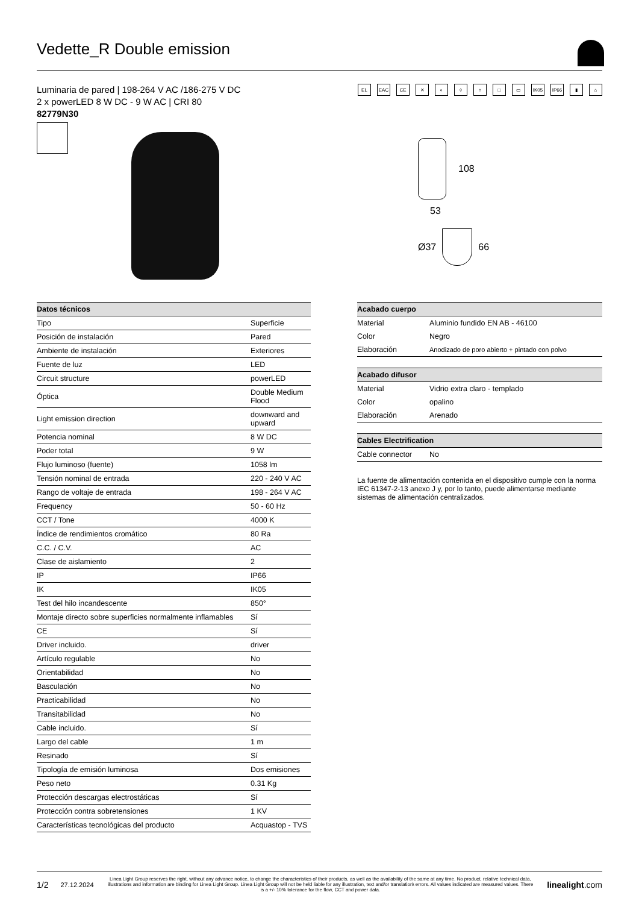Vedette_R Double emission
Luminaria de pared | 198-264 V AC /186-275 V DC
2 x powerLED 8 W DC - 9 W AC | CRI 80
82779N30
EL EAC CE ✕ ◐ ◊ ○ □ ▭ IK05 IP66 ▮ ⌂
108
53
Ø37
66
| Datos técnicos | |
| --- | --- |
| Tipo | Superficie |
| Posición de instalación | Pared |
| Ambiente de instalación | Exteriores |
| Fuente de luz | LED |
| Circuit structure | powerLED |
| Óptica | Double Medium Flood |
| Light emission direction | downward and upward |
| Potencia nominal | 8 W DC |
| Poder total | 9 W |
| Flujo luminoso (fuente) | 1058 lm |
| Tensión nominal de entrada | 220 - 240 V AC |
| Rango de voltaje de entrada | 198 - 264 V AC |
| Frequency | 50 - 60 Hz |
| CCT / Tone | 4000 K |
| Índice de rendimientos cromático | 80 Ra |
| C.C. / C.V. | AC |
| Clase de aislamiento | 2 |
| IP | IP66 |
| IK | IK05 |
| Test del hilo incandescente | 850° |
| Montaje directo sobre superficies normalmente inflamables | Sí |
| CE | Sí |
| Driver incluido. | driver |
| Artículo regulable | No |
| Orientabilidad | No |
| Basculación | No |
| Practicabilidad | No |
| Transitabilidad | No |
| Cable incluido. | Sí |
| Largo del cable | 1 m |
| Resinado | Sí |
| Tipología de emisión luminosa | Dos emisiones |
| Peso neto | 0.31 Kg |
| Protección descargas electrostáticas | Sí |
| Protección contra sobretensiones | 1 KV |
| Características tecnológicas del producto | Acquastop - TVS |
| Acabado cuerpo | |
| --- | --- |
| Material | Aluminio fundido EN AB - 46100 |
| Color | Negro |
| Elaboración | Anodizado de poro abierto + pintado con polvo |
| Acabado difusor | |
| --- | --- |
| Material | Vidrio extra claro - templado |
| Color | opalino |
| Elaboración | Arenado |
| Cables Electrification | |
| --- | --- |
| Cable connector | No |
La fuente de alimentación contenida en el dispositivo cumple con la norma IEC 61347-2-13 anexo J y, por lo tanto, puede alimentarse mediante sistemas de alimentación centralizados.
1/2 27.12.2024
Linea Light Group reserves the right, without any advance notice, to change the characteristics of their products, as well as the availability of the same at any time. No product, relative technical data, illustrations and information are binding for Linea Light Group. Linea Light Group will not be held liable for any illustration, text and/or translation\ errors. All values indicated are measured values. There is a +/- 10% tolerance for the flow, CCT and power data.
linealight.com